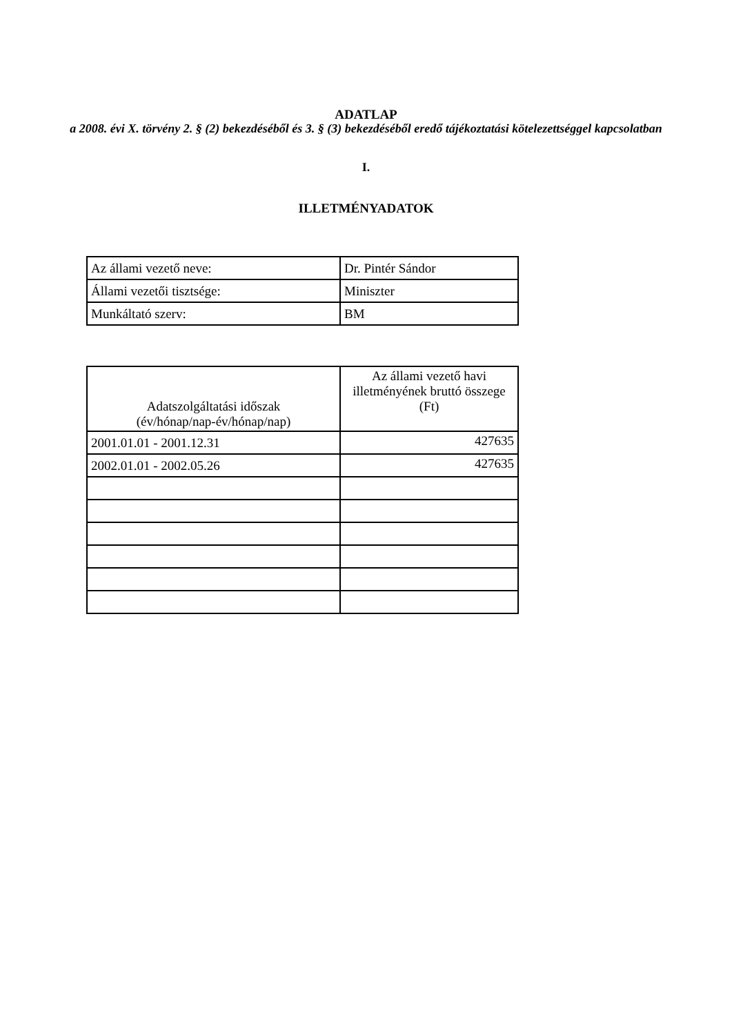ADATLAP
a 2008. évi X. törvény 2. § (2) bekezdéséből és 3. § (3) bekezdéséből eredő tájékoztatási kötelezettséggel kapcsolatban
I.
ILLETMÉNYADATOK
| Az állami vezető neve: | Dr. Pintér Sándor |
| Állami vezetői tisztsége: | Miniszter |
| Munkáltató szerv: | BM |
| Adatszolgáltatási időszak (év/hónap/nap-év/hónap/nap) | Az állami vezető havi illetményének bruttó összege (Ft) |
| --- | --- |
| 2001.01.01 - 2001.12.31 | 427635 |
| 2002.01.01 - 2002.05.26 | 427635 |